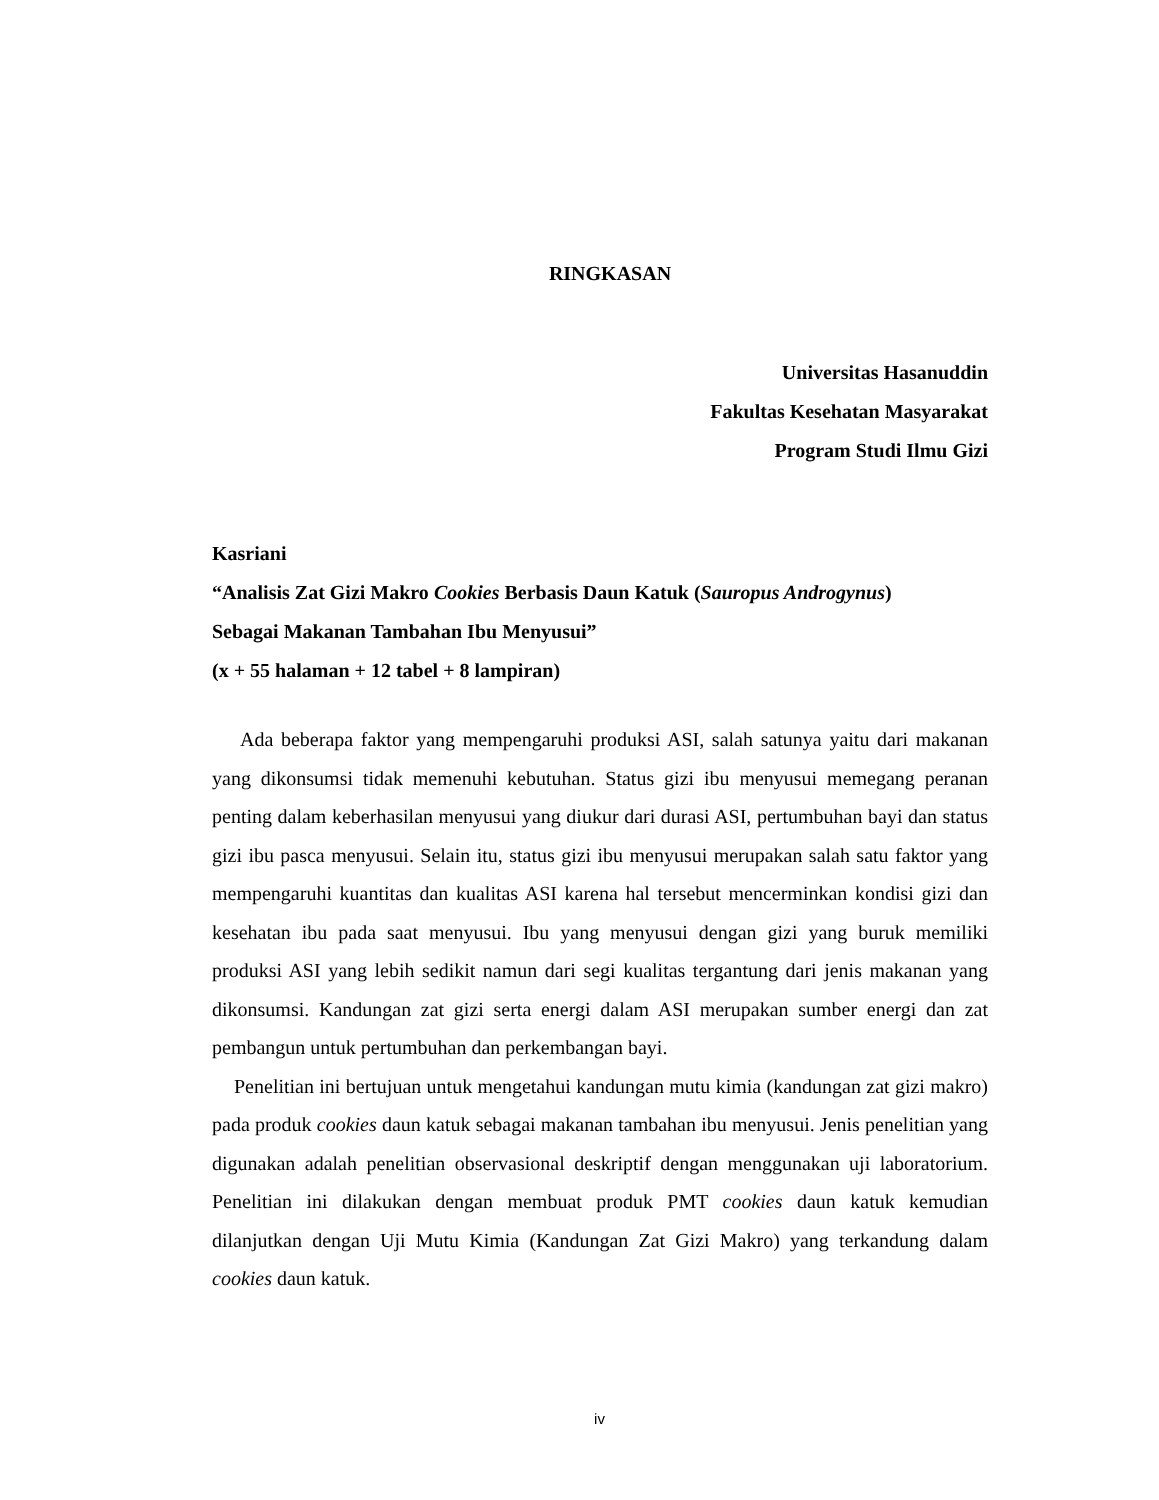RINGKASAN
Universitas Hasanuddin
Fakultas Kesehatan Masyarakat
Program Studi Ilmu Gizi
Kasriani
“Analisis Zat Gizi Makro Cookies Berbasis Daun Katuk (Sauropus Androgynus)
Sebagai Makanan Tambahan Ibu Menyusui”
(x + 55 halaman + 12 tabel + 8 lampiran)
Ada beberapa faktor yang mempengaruhi produksi ASI, salah satunya yaitu dari makanan yang dikonsumsi tidak memenuhi kebutuhan. Status gizi ibu menyusui memegang peranan penting dalam keberhasilan menyusui yang diukur dari durasi ASI, pertumbuhan bayi dan status gizi ibu pasca menyusui. Selain itu, status gizi ibu menyusui merupakan salah satu faktor yang mempengaruhi kuantitas dan kualitas ASI karena hal tersebut mencerminkan kondisi gizi dan kesehatan ibu pada saat menyusui. Ibu yang menyusui dengan gizi yang buruk memiliki produksi ASI yang lebih sedikit namun dari segi kualitas tergantung dari jenis makanan yang dikonsumsi. Kandungan zat gizi serta energi dalam ASI merupakan sumber energi dan zat pembangun untuk pertumbuhan dan perkembangan bayi.
Penelitian ini bertujuan untuk mengetahui kandungan mutu kimia (kandungan zat gizi makro) pada produk cookies daun katuk sebagai makanan tambahan ibu menyusui. Jenis penelitian yang digunakan adalah penelitian observasional deskriptif dengan menggunakan uji laboratorium. Penelitian ini dilakukan dengan membuat produk PMT cookies daun katuk kemudian dilanjutkan dengan Uji Mutu Kimia (Kandungan Zat Gizi Makro) yang terkandung dalam cookies daun katuk.
iv